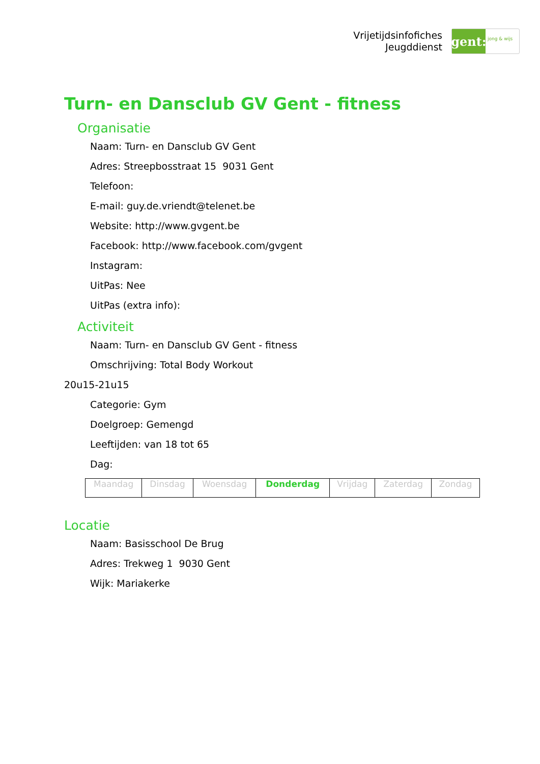Vrijetijdsinfofiches
Jeugddienst
gent:
jong & wijs
Turn- en Dansclub GV Gent - fitness
Organisatie
Naam: Turn- en Dansclub GV Gent
Adres: Streepbosstraat 15 9031 Gent
Telefoon:
E-mail: guy.de.vriendt@telenet.be
Website: http://www.gvgent.be
Facebook: http://www.facebook.com/gvgent
Instagram:
UitPas: Nee
UitPas (extra info):
Activiteit
Naam: Turn- en Dansclub GV Gent - fitness
Omschrijving: Total Body Workout
20u15-21u15
Categorie: Gym
Doelgroep: Gemengd
Leeftijden: van 18 tot 65
Dag:
| Maandag | Dinsdag | Woensdag | Donderdag | Vrijdag | Zaterdag | Zondag |
Locatie
Naam: Basisschool De Brug
Adres: Trekweg 1 9030 Gent
Wijk: Mariakerke